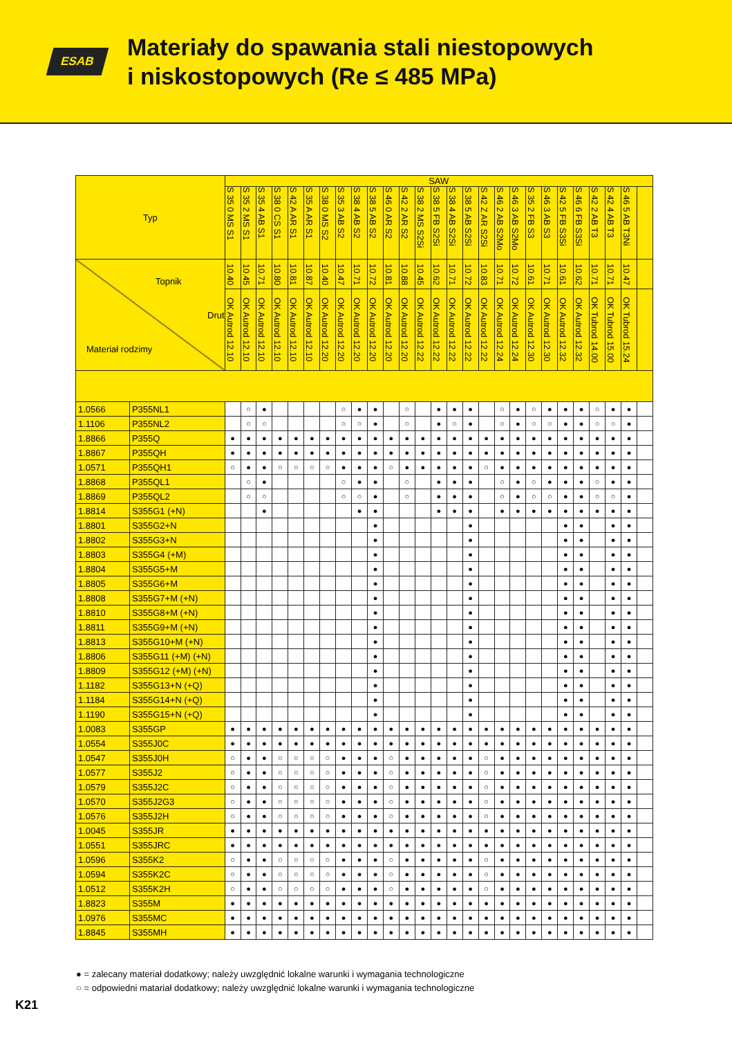ESAB
Materiały do spawania stali niestopowych
i niskostopowych (Re ≤ 485 MPa)
| Typ | | SAW | | | | | | | | | | | | | | | | | | | | | | | | | | |
| --- | --- | --- | --- | --- | --- | --- | --- | --- | --- | --- | --- | --- | --- | --- | --- | --- | --- | --- | --- | --- | --- | --- | --- | --- | --- | --- | --- | --- |
| | | S 35 0 MS S1 | S 35 2 MS S1 | S 35 4 AB S1 | S 38 0 CS S1 | S 42 A AR S1 | S 35 A AR S1 | S 38 0 MS S2 | S 35 3 AB S2 | S 38 4 AB S2 | S 38 5 AB S2 | S 46 0 AR S2 | S 42 2 AR S2 | S 38 2 MS S2Si | S 38 5 FB S2Si | S 38 4 AB S2Si | S 38 5 AB S2Si | S 42 Z AR S2Si | S 46 2 AB S2Mo | S 46 3 AB S2Mo | S 35 2 FB S3 | S 46 3 AB S3 | S 42 5 FB S3Si | S 46 6 FB S3Si | S 42 2 AB T3 | S 42 4 AB T3 | S 46 5 AB T3Ni | |
| Topnik Drut Materiał rodzimy | | 10.40 | 10.45 | 10.71 | 10.80 | 10.81 | 10.87 | 10.40 | 10.47 | 10.71 | 10.72 | 10.81 | 10.88 | 10.45 | 10.62 | 10.71 | 10.72 | 10.83 | 10.71 | 10.72 | 10.61 | 10.71 | 10.61 | 10.62 | 10.71 | 10.71 | 10.47 | |
| | | OK Autrod 12.10 | OK Autrod 12.10 | OK Autrod 12.10 | OK Autrod 12.10 | OK Autrod 12.10 | OK Autrod 12.10 | OK Autrod 12.20 | OK Autrod 12.20 | OK Autrod 12.20 | OK Autrod 12.20 | OK Autrod 12.20 | OK Autrod 12.20 | OK Autrod 12.22 | OK Autrod 12.22 | OK Autrod 12.22 | OK Autrod 12.22 | OK Autrod 12.22 | OK Autrod 12.24 | OK Autrod 12.24 | OK Autrod 12.30 | OK Autrod 12.30 | OK Autrod 12.32 | OK Autrod 12.32 | OK Tubrod 14.00 | OK Tubrod 15.00 | OK Tubrod 15.24 | |
| 1.0566 | P355NL1 | | ○ | ● | | | | | ○ | ● | ● | | ○ | | ● | ● | ● | | ○ | ● | ○ | ● | ● | ● | ○ | ● | ● | |
| 1.1106 | P355NL2 | | ○ | ○ | | | | | ○ | ○ | ● | | ○ | | ● | ○ | ● | | ○ | ● | ○ | ○ | ● | ● | ○ | ○ | ● | |
| 1.8866 | P355Q | ● | ● | ● | ● | ● | ● | ● | ● | ● | ● | ● | ● | ● | ● | ● | ● | ● | ● | ● | ● | ● | ● | ● | ● | ● | ● | |
| 1.8867 | P355QH | ● | ● | ● | ● | ● | ● | ● | ● | ● | ● | ● | ● | ● | ● | ● | ● | ● | ● | ● | ● | ● | ● | ● | ● | ● | ● | |
| 1.0571 | P355QH1 | ○ | ● | ● | ○ | ○ | ○ | ○ | ● | ● | ● | ○ | ● | ● | ● | ● | ● | ○ | ● | ● | ● | ● | ● | ● | ● | ● | ● | |
| 1.8868 | P355QL1 | | ○ | ● | | | | | ○ | ● | ● | | ○ | | ● | ● | ● | | ○ | ● | ○ | ● | ● | ● | ○ | ● | ● | |
| 1.8869 | P355QL2 | | ○ | ○ | | | | | ○ | ○ | ● | | ○ | | ● | ● | ● | | ○ | ● | ○ | ○ | ● | ● | ○ | ○ | ● | |
| 1.8814 | S355G1 (+N) | | | ● | | | | | | ● | ● | | | | ● | ● | ● | | ● | ● | ● | ● | ● | ● | ● | ● | ● | |
| 1.8801 | S355G2+N | | | | | | | | | | ● | | | | | | ● | | | | | | ● | ● | | ● | ● | |
| 1.8802 | S355G3+N | | | | | | | | | | ● | | | | | | ● | | | | | | ● | ● | | ● | ● | |
| 1.8803 | S355G4 (+M) | | | | | | | | | | ● | | | | | | ● | | | | | | ● | ● | | ● | ● | |
| 1.8804 | S355G5+M | | | | | | | | | | ● | | | | | | ● | | | | | | ● | ● | | ● | ● | |
| 1.8805 | S355G6+M | | | | | | | | | | ● | | | | | | ● | | | | | | ● | ● | | ● | ● | |
| 1.8808 | S355G7+M (+N) | | | | | | | | | | ● | | | | | | ● | | | | | | ● | ● | | ● | ● | |
| 1.8810 | S355G8+M (+N) | | | | | | | | | | ● | | | | | | ● | | | | | | ● | ● | | ● | ● | |
| 1.8811 | S355G9+M (+N) | | | | | | | | | | ● | | | | | | ● | | | | | | ● | ● | | ● | ● | |
| 1.8813 | S355G10+M (+N) | | | | | | | | | | ● | | | | | | ● | | | | | | ● | ● | | ● | ● | |
| 1.8806 | S355G11 (+M) (+N) | | | | | | | | | | ● | | | | | | ● | | | | | | ● | ● | | ● | ● | |
| 1.8809 | S355G12 (+M) (+N) | | | | | | | | | | ● | | | | | | ● | | | | | | ● | ● | | ● | ● | |
| 1.1182 | S355G13+N (+Q) | | | | | | | | | | ● | | | | | | ● | | | | | | ● | ● | | ● | ● | |
| 1.1184 | S355G14+N (+Q) | | | | | | | | | | ● | | | | | | ● | | | | | | ● | ● | | ● | ● | |
| 1.1190 | S355G15+N (+Q) | | | | | | | | | | ● | | | | | | ● | | | | | | ● | ● | | ● | ● | |
| 1.0083 | S355GP | ● | ● | ● | ● | ● | ● | ● | ● | ● | ● | ● | ● | ● | ● | ● | ● | ● | ● | ● | ● | ● | ● | ● | ● | ● | ● | |
| 1.0554 | S355J0C | ● | ● | ● | ● | ● | ● | ● | ● | ● | ● | ● | ● | ● | ● | ● | ● | ● | ● | ● | ● | ● | ● | ● | ● | ● | ● | |
| 1.0547 | S355J0H | ○ | ● | ● | ○ | ○ | ○ | ○ | ● | ● | ● | ○ | ● | ● | ● | ● | ● | ○ | ● | ● | ● | ● | ● | ● | ● | ● | ● | |
| 1.0577 | S355J2 | ○ | ● | ● | ○ | ○ | ○ | ○ | ● | ● | ● | ○ | ● | ● | ● | ● | ● | ○ | ● | ● | ● | ● | ● | ● | ● | ● | ● | |
| 1.0579 | S355J2C | ○ | ● | ● | ○ | ○ | ○ | ○ | ● | ● | ● | ○ | ● | ● | ● | ● | ● | ○ | ● | ● | ● | ● | ● | ● | ● | ● | ● | |
| 1.0570 | S355J2G3 | ○ | ● | ● | ○ | ○ | ○ | ○ | ● | ● | ● | ○ | ● | ● | ● | ● | ● | ○ | ● | ● | ● | ● | ● | ● | ● | ● | ● | |
| 1.0576 | S355J2H | ○ | ● | ● | ○ | ○ | ○ | ○ | ● | ● | ● | ○ | ● | ● | ● | ● | ● | ○ | ● | ● | ● | ● | ● | ● | ● | ● | ● | |
| 1.0045 | S355JR | ● | ● | ● | ● | ● | ● | ● | ● | ● | ● | ● | ● | ● | ● | ● | ● | ● | ● | ● | ● | ● | ● | ● | ● | ● | ● | |
| 1.0551 | S355JRC | ● | ● | ● | ● | ● | ● | ● | ● | ● | ● | ● | ● | ● | ● | ● | ● | ● | ● | ● | ● | ● | ● | ● | ● | ● | ● | |
| 1.0596 | S355K2 | ○ | ● | ● | ○ | ○ | ○ | ○ | ● | ● | ● | ○ | ● | ● | ● | ● | ● | ○ | ● | ● | ● | ● | ● | ● | ● | ● | ● | |
| 1.0594 | S355K2C | ○ | ● | ● | ○ | ○ | ○ | ○ | ● | ● | ● | ○ | ● | ● | ● | ● | ● | ○ | ● | ● | ● | ● | ● | ● | ● | ● | ● | |
| 1.0512 | S355K2H | ○ | ● | ● | ○ | ○ | ○ | ○ | ● | ● | ● | ○ | ● | ● | ● | ● | ● | ○ | ● | ● | ● | ● | ● | ● | ● | ● | ● | |
| 1.8823 | S355M | ● | ● | ● | ● | ● | ● | ● | ● | ● | ● | ● | ● | ● | ● | ● | ● | ● | ● | ● | ● | ● | ● | ● | ● | ● | ● | |
| 1.0976 | S355MC | ● | ● | ● | ● | ● | ● | ● | ● | ● | ● | ● | ● | ● | ● | ● | ● | ● | ● | ● | ● | ● | ● | ● | ● | ● | ● | |
| 1.8845 | S355MH | ● | ● | ● | ● | ● | ● | ● | ● | ● | ● | ● | ● | ● | ● | ● | ● | ● | ● | ● | ● | ● | ● | ● | ● | ● | ● | |
● = zalecany materiał dodatkowy; należy uwzględnić lokalne warunki i wymagania technologiczne
○ = odpowiedni matariał dodatkowy; należy uwzględnić lokalne warunki i wymagania technologiczne
K21